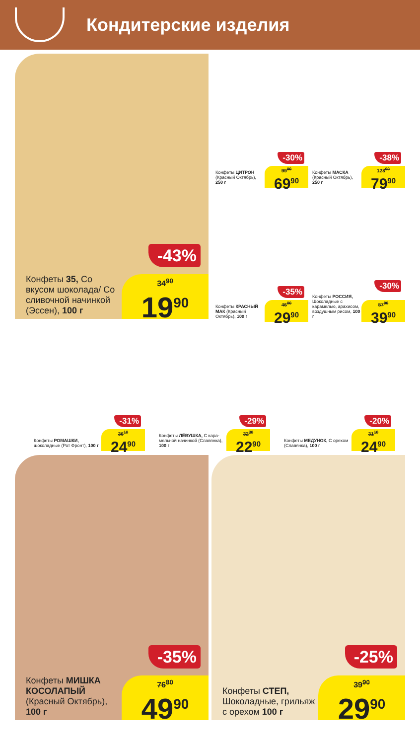Кондитерские изделия
-43%
Конфеты 35, Со вкусом шоколада/ Со сли­вочной начинкой (Эссен), 100 г
34<sup>90</sup>
19<sup>90</sup>
-30%
Конфеты ЦИТРОН (Красный Октябрь), 250 г
99<sup>90</sup>
69<sup>90</sup>
-38%
Конфеты МАСКА (Красный Октябрь), 250 г
128<sup>90</sup>
79<sup>90</sup>
-35%
Конфеты КРАСНЫЙ МАК (Красный Октябрь), 100 г
46<sup>00</sup>
29<sup>90</sup>
-30%
Конфеты РОССИЯ, Шоколадные с карамелью, ара­хисом, воздушным рисом, 100 г
57<sup>00</sup>
39<sup>90</sup>
-31%
Конфеты РОМАШКИ, шоколадные (Рот Фронт), 100 г
36<sup>10</sup>
24<sup>90</sup>
-29%
Конфеты ЛЁВУШКА, С кара­мельной начинкой (Славянка), 100 г
32<sup>30</sup>
22<sup>90</sup>
-20%
Конфеты МЕДУНОК, С оре­хом (Славянка), 100 г
31<sup>10</sup>
24<sup>90</sup>
-35%
Конфеты МИШКА КОСОЛАПЫЙ (Красный Октябрь), 100 г
76<sup>80</sup>
49<sup>90</sup>
-25%
Конфеты СТЕП, Шоколадные, грильяж с орехом 100 г
39<sup>90</sup>
29<sup>90</sup>